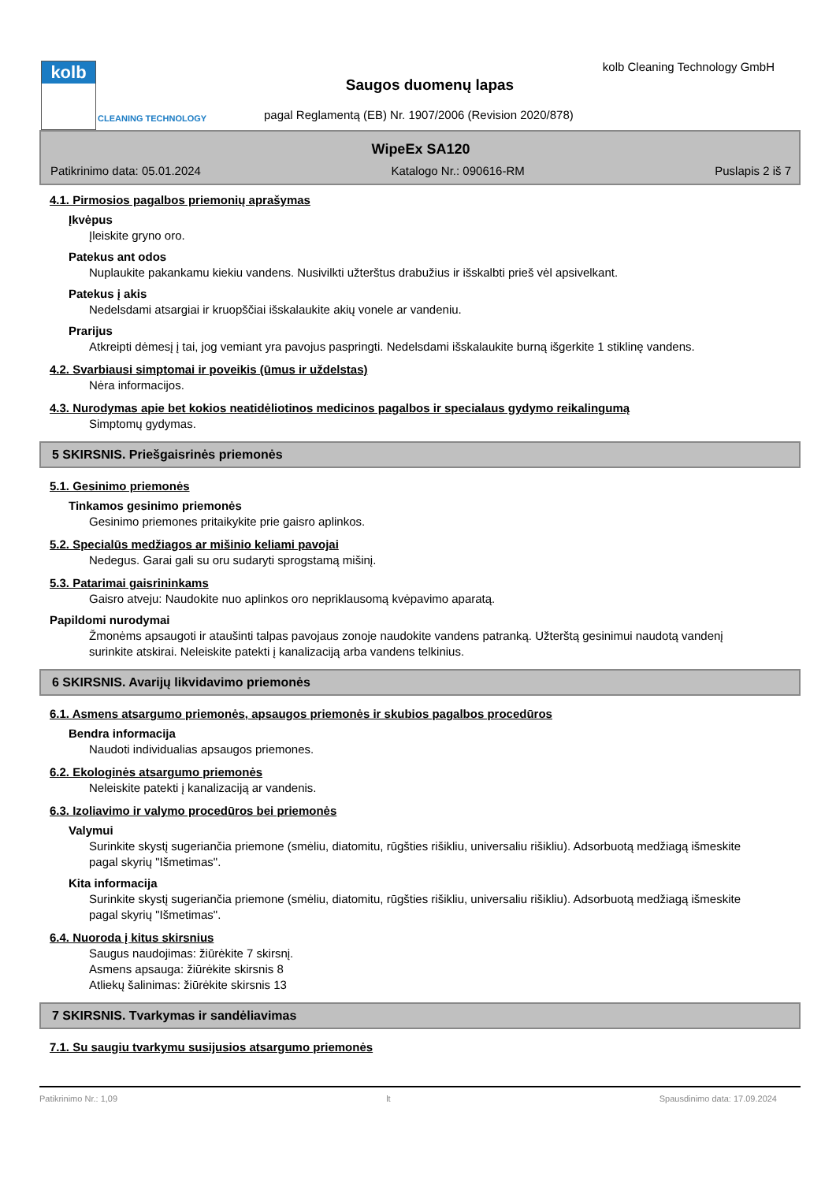kolb
CLEANING TECHNOLOGY
kolb Cleaning Technology GmbH
Saugos duomenų lapas
pagal Reglamentą (EB) Nr. 1907/2006 (Revision 2020/878)
WipeEx SA120
Patikrinimo data: 05.01.2024 Katalogo Nr.: 090616-RM Puslapis 2 iš 7
4.1. Pirmosios pagalbos priemonių aprašymas
Įkvėpus
Įleiskite gryno oro.
Patekus ant odos
Nuplaukite pakankamu kiekiu vandens. Nusivilkti užterštus drabužius ir išskalbti prieš vėl apsivelkant.
Patekus į akis
Nedelsdami atsargiai ir kruopščiai išskalaukite akių vonele ar vandeniu.
Prarijus
Atkreipti dėmesį į tai, jog vemiant yra pavojus paspringti. Nedelsdami išskalaukite burną išgerkite 1 stiklinę vandens.
4.2. Svarbiausi simptomai ir poveikis (ūmus ir uždelstas)
Nėra informacijos.
4.3. Nurodymas apie bet kokios neatidėliotinos medicinos pagalbos ir specialaus gydymo reikalingumą
Simptomų gydymas.
5 SKIRSNIS. Priešgaisrinės priemonės
5.1. Gesinimo priemonės
Tinkamos gesinimo priemonės
Gesinimo priemones pritaikykite prie gaisro aplinkos.
5.2. Specialūs medžiagos ar mišinio keliami pavojai
Nedegus. Garai gali su oru sudaryti sprogstamą mišinį.
5.3. Patarimai gaisrininkams
Gaisro atveju: Naudokite nuo aplinkos oro nepriklausomą kvėpavimo aparatą.
Papildomi nurodymai
Žmonėms apsaugoti ir ataušinti talpas pavojaus zonoje naudokite vandens patranką. Užterštą gesinimui naudotą vandenį surinkite atskirai. Neleiskite patekti į kanalizaciją arba vandens telkinius.
6 SKIRSNIS. Avarijų likvidavimo priemonės
6.1. Asmens atsargumo priemonės, apsaugos priemonės ir skubios pagalbos procedūros
Bendra informacija
Naudoti individualias apsaugos priemones.
6.2. Ekologinės atsargumo priemonės
Neleiskite patekti į kanalizaciją ar vandenis.
6.3. Izoliavimo ir valymo procedūros bei priemonės
Valymui
Surinkite skystį sugeriančia priemone (smėliu, diatomitu, rūgšties rišikliu, universaliu rišikliu). Adsorbuotą medžiagą išmeskite pagal skyrių "Išmetimas".
Kita informacija
Surinkite skystį sugeriančia priemone (smėliu, diatomitu, rūgšties rišikliu, universaliu rišikliu). Adsorbuotą medžiagą išmeskite pagal skyrių "Išmetimas".
6.4. Nuoroda į kitus skirsnius
Saugus naudojimas: žiūrėkite 7 skirsnį.
Asmens apsauga: žiūrėkite skirsnis 8
Atliekų šalinimas: žiūrėkite skirsnis 13
7 SKIRSNIS. Tvarkymas ir sandėliavimas
7.1. Su saugiu tvarkymu susijusios atsargumo priemonės
Patikrinimo Nr.: 1,09 lt Spausdinimo data: 17.09.2024